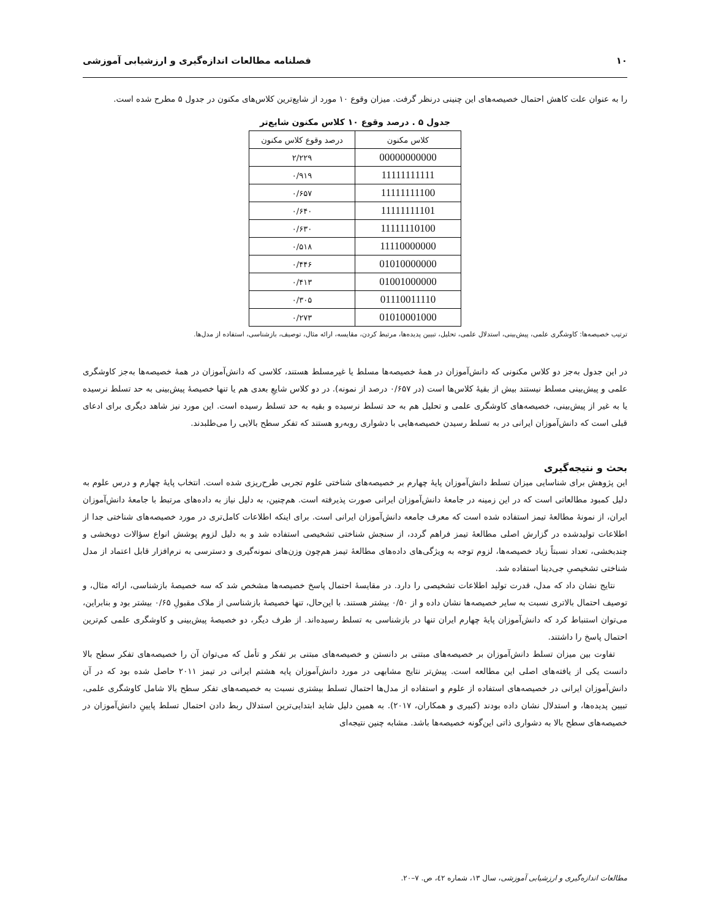۱۰ فصلنامه مطالعات اندازه‌گیری و ارزشیابی آموزشی
را به عنوان علت کاهش احتمال خصیصه‌های این چنینی درنظر گرفت. میزان وقوع ۱۰ مورد از شایع‌ترین کلاس‌های مکنون در جدول ۵ مطرح شده است.
جدول ۵ . درصد وقوع ۱۰ کلاس مکنون شایع‌تر
| کلاس مکنون | درصد وقوع کلاس مکنون |
| --- | --- |
| 00000000000 | ۲/۲۲۹ |
| 11111111111 | ۰/۹۱۹ |
| 11111111100 | ۰/۶۵۷ |
| 11111111101 | ۰/۶۴۰ |
| 11111110100 | ۰/۶۳۰ |
| 11110000000 | ۰/۵۱۸ |
| 01010000000 | ۰/۴۴۶ |
| 01001000000 | ۰/۴۱۳ |
| 01110011110 | ۰/۳۰۵ |
| 01010001000 | ۰/۲۷۳ |
ترتیب خصیصه‌ها: کاوشگری علمی، پیش‌بینی، استدلال علمی، تحلیل، تبیین پدیده‌ها، مرتبط کردن، مقایسه، ارائه مثال، توصیف، بازشناسی، استفاده از مدل‌ها.
در این جدول به‌جز دو کلاس مکنونی که دانش‌آموزان در همهٔ خصیصه‌ها مسلط یا غیرمسلط هستند، کلاسی که دانش‌آموزان در همهٔ خصیصه‌ها به‌جز کاوشگری علمی و پیش‌بینی مسلط نیستند بیش از بقیهٔ کلاس‌ها است (در ۰/۶۵۷ درصد از نمونه). در دو کلاس شایعِ بعدی هم یا تنها خصیصهٔ پیش‌بینی به حد تسلط نرسیده یا به غیر از پیش‌بینی، خصیصه‌های کاوشگری علمی و تحلیل هم به حد تسلط نرسیده و بقیه به حد تسلط رسیده است. این مورد نیز شاهد دیگری برای ادعای قبلی است که دانش‌آموزان ایرانی در به تسلط رسیدن خصیصه‌هایی با دشواری روبه‌رو هستند که تفکر سطح بالایی را می‌طلبدند.
بحث و نتیجه‌گیری
این پژوهش برای شناسایی میزان تسلط دانش‌آموزان پایهٔ چهارم بر خصیصه‌های شناختی علوم تجربی طرح‌ریزی شده است. انتخاب پایهٔ چهارم و درس علوم به دلیل کمبود مطالعاتی است که در این زمینه در جامعهٔ دانش‌آموزان ایرانی صورت پذیرفته است. هم‌چنین، به دلیل نیاز به داده‌های مرتبط با جامعهٔ دانش‌آموزان ایران، از نمونهٔ مطالعهٔ تیمز استفاده شده است که معرف جامعه دانش‌آموزان ایرانی است. برای اینکه اطلاعات کامل‌تری در مورد خصیصه‌های شناختی جدا از اطلاعات تولیدشده در گزارش اصلی مطالعهٔ تیمز فراهم گردد، از سنجش شناختی تشخیصی استفاده شد و به دلیل لزوم پوشش انواع سؤالات دوبخشی و چندبخشی، تعداد نسبتاً زیاد خصیصه‌ها، لزوم توجه به ویژگی‌های داده‌های مطالعهٔ تیمز هم‌چون وزن‌های نمونه‌گیری و دسترسی به نرم‌افزار قابل اعتماد از مدل شناختی تشخیصیِ جی‌دینا استفاده شد.
نتایج نشان داد که مدل، قدرت تولید اطلاعات تشخیصی را دارد. در مقایسهٔ احتمال پاسخ خصیصه‌ها مشخص شد که سه خصیصهٔ بازشناسی، ارائه مثال، و توصیف احتمال بالاتری نسبت به سایر خصیصه‌ها نشان داده و از ۰/۵۰ بیشتر هستند. با این‌حال، تنها خصیصهٔ بازشناسی از ملاک مقبولِ ۰/۶۵ بیشتر بود و بنابراین، می‌توان استنباط کرد که دانش‌آموزان پایهٔ چهارم ایران تنها در بازشناسی به تسلط رسیده‌اند. از طرف دیگر، دو خصیصهٔ پیش‌بینی و کاوشگری علمی کم‌ترین احتمال پاسخ را داشتند.
تفاوت بین میزان تسلط دانش‌آموزان بر خصیصه‌های مبتنی بر دانستن و خصیصه‌های مبتنی بر تفکر و تأمل که می‌توان آن را خصیصه‌های تفکر سطح بالا دانست یکی از یافته‌های اصلی این مطالعه است. پیش‌تر نتایج مشابهی در مورد دانش‌آموزان پایه هشتم ایرانی در تیمز ۲۰۱۱ حاصل شده بود که در آن دانش‌آموزان ایرانی در خصیصه‌های استفاده از علوم و استفاده از مدل‌ها احتمال تسلط بیشتری نسبت به خصیصه‌های تفکر سطح بالا شامل کاوشگری علمی، تبیین پدیده‌ها، و استدلال نشان داده بودند (کبیری و همکاران، ۲۰۱۷). به همین دلیل شاید ابتدایی‌ترین استدلال ربط دادن احتمال تسلط پایینِ دانش‌آموزان در خصیصه‌های سطح بالا به دشواری ذاتی این‌گونه خصیصه‌ها باشد. مشابه چنین نتیجه‌ای
مطالعات اندازه‌گیری و ارزشیابی آموزشی، سال ۱۳، شماره ٤۲، ص. ۷–۲۰.